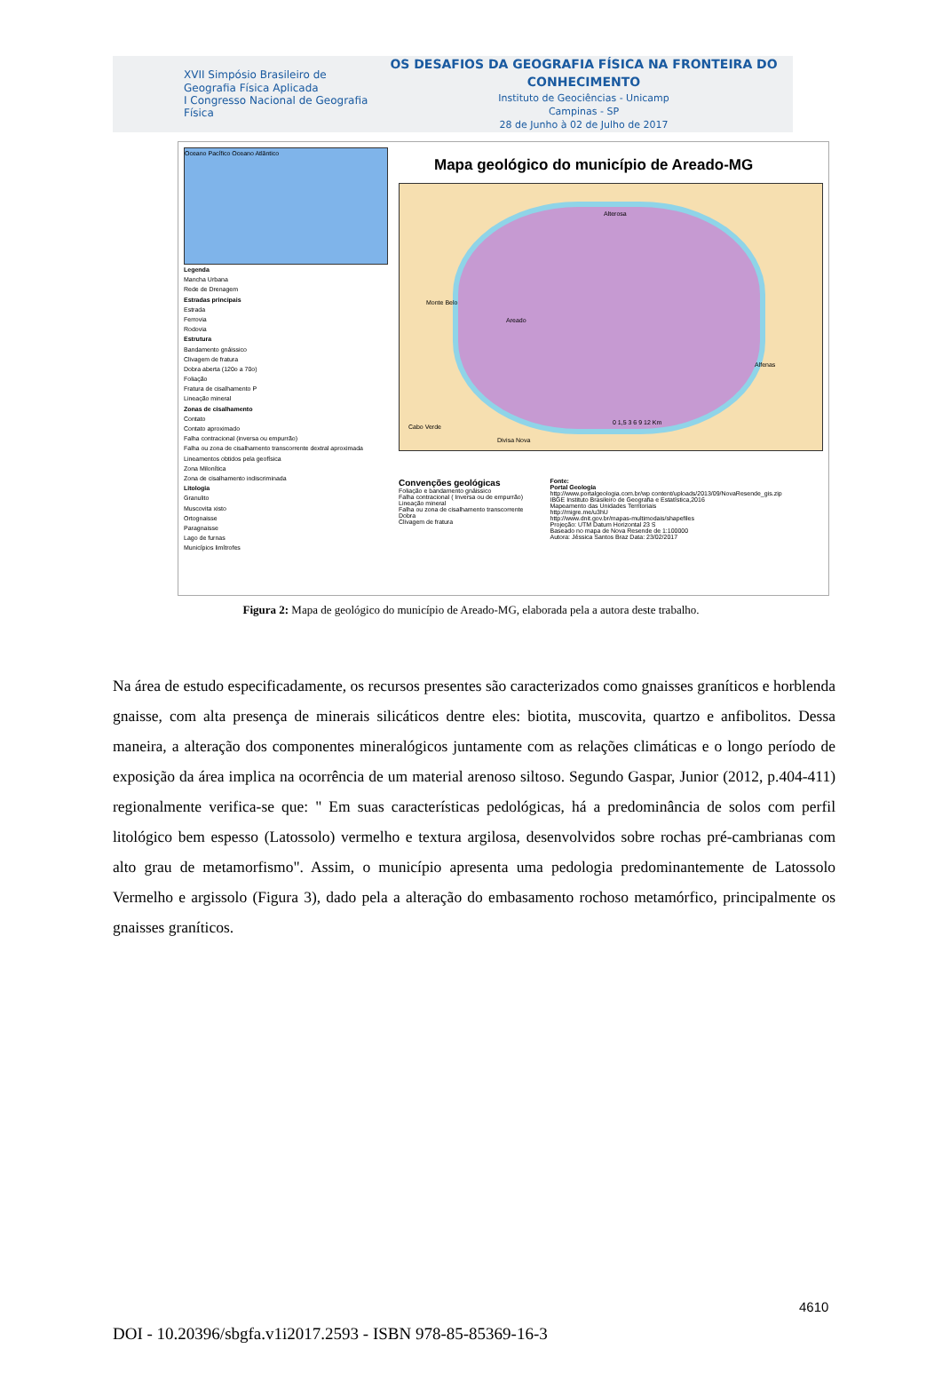XVII Simpósio Brasileiro de Geografia Física Aplicada
I Congresso Nacional de Geografia Física
OS DESAFIOS DA GEOGRAFIA FÍSICA NA FRONTEIRA DO CONHECIMENTO
Instituto de Geociências - Unicamp
Campinas - SP
28 de Junho à 02 de Julho de 2017
Oceano Pacífico Oceano Atlântico
Legenda
Mancha Urbana
Rede de Drenagem
Estradas principais
Estrada
Ferrovia
Rodovia
Estrutura
Bandamento gnáissico
Clivagem de fratura
Dobra aberta (120o a 70o)
Foliação
Fratura de cisalhamento P
Lineação mineral
Zonas de cisalhamento
Contato
Contato aproximado
Falha contracional (inversa ou empurrão)
Falha ou zona de cisalhamento transcorrente dextral aproximada
Lineamentos obtidos pela geofísica
Zona Milonítica
Zona de cisalhamento indiscriminada
Litologia
Granulito
Muscovita xisto
Ortognaisse
Paragnaisse
Lago de furnas
Municípios limítrofes
Mapa geológico do município de Areado-MG
Alterosa
Monte Belo
Areado
Alfenas
Cabo Verde
Divisa Nova
0 1,5 3 6 9 12 Km
Convenções geológicas
Foliação e bandamento gnáissico
Falha contracional ( Inversa ou de empurrão)
Lineação mineral
Falha ou zona de cisalhamento transcorrente
Dobra
Clivagem de fratura
Fonte:
Portal Geologia
http://www.portalgeologia.com.br/wp content/uploads/2013/09/NovaResende_gis.zip
IBGE Instituto Brasileiro de Geografia e Estatística,2016
Mapeamento das Unidades Territoriais
http://migre.me/u3hU
http://www.dnit.gov.br/mapas-multimodais/shapefiles
Projeção: UTM Datum Horizontal 23 S
Baseado no mapa de Nova Resende de 1:100000
Autora: Jéssica Santos Braz Data: 23/02/2017
Figura 2: Mapa de geológico do município de Areado-MG, elaborada pela a autora deste trabalho.
Na área de estudo especificadamente, os recursos presentes são caracterizados como gnaisses graníticos e horblenda gnaisse, com alta presença de minerais silicáticos dentre eles: biotita, muscovita, quartzo e anfibolitos. Dessa maneira, a alteração dos componentes mineralógicos juntamente com as relações climáticas e o longo período de exposição da área implica na ocorrência de um material arenoso siltoso. Segundo Gaspar, Junior (2012, p.404-411) regionalmente verifica-se que: " Em suas características pedológicas, há a predominância de solos com perfil litológico bem espesso (Latossolo) vermelho e textura argilosa, desenvolvidos sobre rochas pré-cambrianas com alto grau de metamorfismo". Assim, o município apresenta uma pedologia predominantemente de Latossolo Vermelho e argissolo (Figura 3), dado pela a alteração do embasamento rochoso metamórfico, principalmente os gnaisses graníticos.
4610
DOI - 10.20396/sbgfa.v1i2017.2593 - ISBN 978-85-85369-16-3